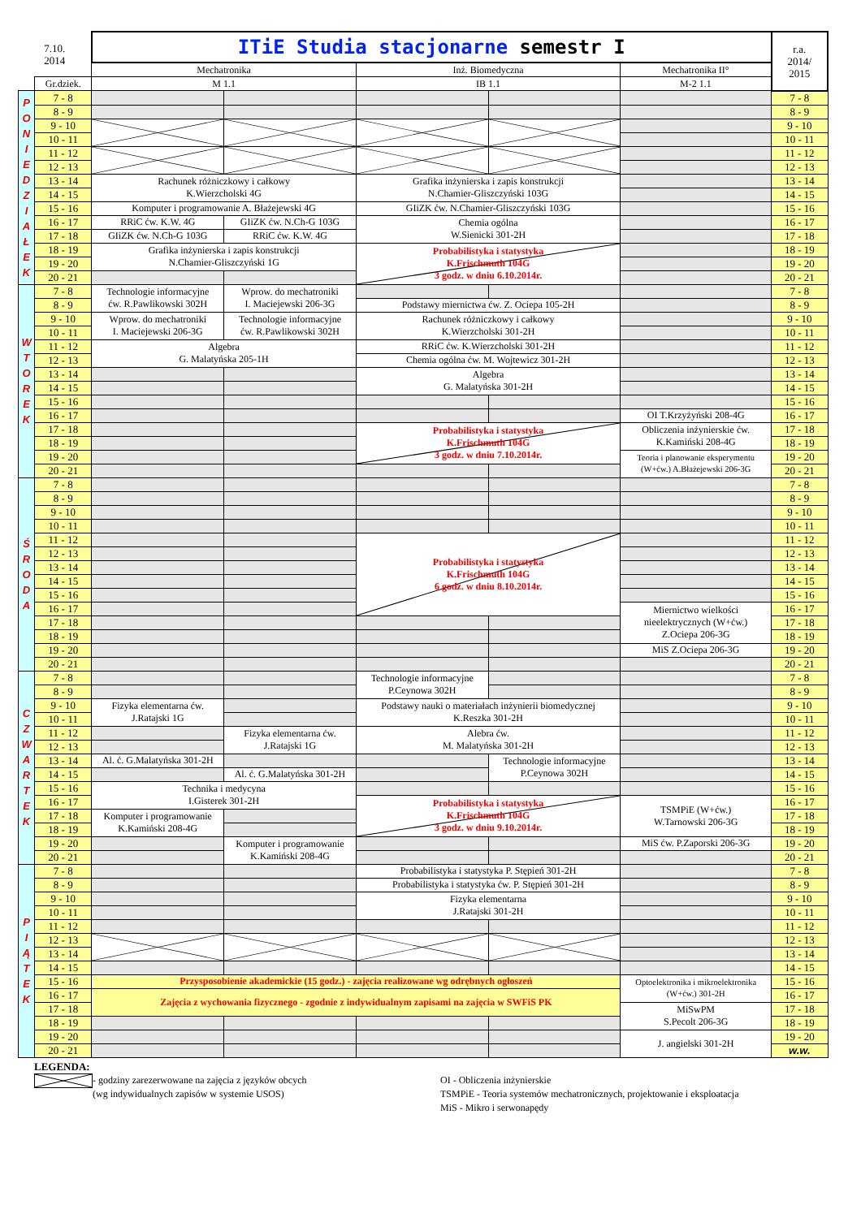| 7.10. 2014 | | ITiE Studia stacjonarne semestr I | | | | | r.a. 2014/ 2015 |
| | | Mechatronika | | Inż. Biomedyczna | | Mechatronika II° | |
| | Gr.dziek. | M 1.1 | | IB 1.1 | | M-2 1.1 | |
| P O N I E D Z I A Ł E K | 7 - 8 | | | | | | 7 - 8 |
| | 8 - 9 | | | | | | 8 - 9 |
| | 9 - 10 | | | | | | 9 - 10 |
| | 10 - 11 | | | | | | 10 - 11 |
| | 11 - 12 | | | | | | 11 - 12 |
| | 12 - 13 | | | | | | 12 - 13 |
| | 13 - 14 | Rachunek różniczkowy i całkowy K.Wierzcholski 4G | | Grafika inżynierska i zapis konstrukcji N.Chamier-Gliszczyński 103G | | | 13 - 14 |
| | 14 - 15 | | | | | | 14 - 15 |
| | 15 - 16 | Komputer i programowanie A. Błażejewski 4G | | GIiZK ćw. N.Chamier-Gliszczyński 103G | | | 15 - 16 |
| | 16 - 17 | RRiC ćw. K.W. 4G | GIiZK ćw. N.Ch-G 103G | Chemia ogólna W.Sienicki 301-2H | | | 16 - 17 |
| | 17 - 18 | GIiZK ćw. N.Ch-G 103G | RRiC ćw. K.W. 4G | | | | 17 - 18 |
| | 18 - 19 | Grafika inżynierska i zapis konstrukcji N.Chamier-Gliszczyński 1G | | Probabilistyka i statystyka K.Frischmuth 104G 3 godz. w dniu 6.10.2014r. | | | 18 - 19 |
| | 19 - 20 | | | | | | 19 - 20 |
| | 20 - 21 | | | | | | 20 - 21 |
| W T O R E K | 7 - 8 | Technologie informacyjne ćw. R.Pawlikowski 302H | Wprow. do mechatroniki I. Maciejewski 206-3G | | | | 7 - 8 |
| | 8 - 9 | | | Podstawy miernictwa ćw. Z. Ociepa 105-2H | | | 8 - 9 |
| | 9 - 10 | Wprow. do mechatroniki I. Maciejewski 206-3G | Technologie informacyjne ćw. R.Pawlikowski 302H | Rachunek różniczkowy i całkowy K.Wierzcholski 301-2H | | | 9 - 10 |
| | 10 - 11 | | | | | | 10 - 11 |
| | 11 - 12 | Algebra G. Malatyńska 205-1H | | RRiC ćw. K.Wierzcholski 301-2H | | | 11 - 12 |
| | 12 - 13 | | | Chemia ogólna ćw. M. Wojtewicz 301-2H | | | 12 - 13 |
| | 13 - 14 | | | Algebra G. Malatyńska 301-2H | | | 13 - 14 |
| | 14 - 15 | | | | | | 14 - 15 |
| | 15 - 16 | | | | | | 15 - 16 |
| | 16 - 17 | | | | | OI T.Krzyżyński 208-4G | 16 - 17 |
| | 17 - 18 | | | Probabilistyka i statystyka K.Frischmuth 104G 3 godz. w dniu 7.10.2014r. | | Obliczenia inżynierskie ćw. K.Kamiński 208-4G | 17 - 18 |
| | 18 - 19 | | | | | | 18 - 19 |
| | 19 - 20 | | | | | Teoria i planowanie eksperymentu (W+ćw.) A.Błażejewski 206-3G | 19 - 20 |
| | 20 - 21 | | | | | | 20 - 21 |
| Ś R O D A | 7 - 8 | | | | | | 7 - 8 |
| | 8 - 9 | | | | | | 8 - 9 |
| | 9 - 10 | | | | | | 9 - 10 |
| | 10 - 11 | | | | | | 10 - 11 |
| | 11 - 12 | | | Probabilistyka i statystyka K.Frischmuth 104G 6 godz. w dniu 8.10.2014r. | | | 11 - 12 |
| | 12 - 13 | | | | | | 12 - 13 |
| | 13 - 14 | | | | | | 13 - 14 |
| | 14 - 15 | | | | | | 14 - 15 |
| | 15 - 16 | | | | | | 15 - 16 |
| | 16 - 17 | | | | | Miernictwo wielkości nieelektrycznych (W+ćw.) Z.Ociepa 206-3G | 16 - 17 |
| | 17 - 18 | | | | | | 17 - 18 |
| | 18 - 19 | | | | | | 18 - 19 |
| | 19 - 20 | | | | | MiS Z.Ociepa 206-3G | 19 - 20 |
| | 20 - 21 | | | | | | 20 - 21 |
| C Z W A R T E K | 7 - 8 | | | Technologie informacyjne P.Ceynowa 302H | | | 7 - 8 |
| | 8 - 9 | | | | | | 8 - 9 |
| | 9 - 10 | Fizyka elementarna ćw. J.Ratajski 1G | | Podstawy nauki o materiałach inżynierii biomedycznej K.Reszka 301-2H | | | 9 - 10 |
| | 10 - 11 | | | | | | 10 - 11 |
| | 11 - 12 | | Fizyka elementarna ćw. J.Ratajski 1G | Alebra ćw. M. Malatyńska 301-2H | | | 11 - 12 |
| | 12 - 13 | | | | | | 12 - 13 |
| | 13 - 14 | Al. ć. G.Malatyńska 301-2H | | | Technologie informacyjne P.Ceynowa 302H | | 13 - 14 |
| | 14 - 15 | | Al. ć. G.Malatyńska 301-2H | | | | 14 - 15 |
| | 15 - 16 | Technika i medycyna I.Gisterek 301-2H | | | | | 15 - 16 |
| | 16 - 17 | | | Probabilistyka i statystyka K.Frischmuth 104G 3 godz. w dniu 9.10.2014r. | | TSMPiE (W+ćw.) W.Tarnowski 206-3G | 16 - 17 |
| | 17 - 18 | Komputer i programowanie K.Kamiński 208-4G | | | | | 17 - 18 |
| | 18 - 19 | | | | | | 18 - 19 |
| | 19 - 20 | | Komputer i programowanie K.Kamiński 208-4G | | | MiS ćw. P.Zaporski 206-3G | 19 - 20 |
| | 20 - 21 | | | | | | 20 - 21 |
| P I Ą T E K | 7 - 8 | | | Probabilistyka i statystyka P. Stępień 301-2H | | | 7 - 8 |
| | 8 - 9 | | | Probabilistyka i statystyka ćw. P. Stępień 301-2H | | | 8 - 9 |
| | 9 - 10 | | | Fizyka elementarna J.Ratajski 301-2H | | | 9 - 10 |
| | 10 - 11 | | | | | | 10 - 11 |
| | 11 - 12 | | | | | | 11 - 12 |
| | 12 - 13 | | | | | | 12 - 13 |
| | 13 - 14 | | | | | | 13 - 14 |
| | 14 - 15 | | | | | | 14 - 15 |
| | 15 - 16 | Przysposobienie akademickie (15 godz.) - zajęcia realizowane wg odrębnych ogłoszeń | | | | Optoelektronika i mikroelektronika (W+ćw.) 301-2H | 15 - 16 |
| | 16 - 17 | Zajęcia z wychowania fizycznego - zgodnie z indywidualnym zapisami na zajęcia w SWFiS PK | | | | | 16 - 17 |
| | 17 - 18 | | | | | MiSwPM S.Pecolt 206-3G | 17 - 18 |
| | 18 - 19 | | | | | | 18 - 19 |
| | 19 - 20 | | | | | J. angielski 301-2H | 19 - 20 |
| | 20 - 21 | | | | | | w.w. |
LEGENDA:
- godziny zarezerwowane na zajęcia z języków obcych
(wg indywidualnych zapisów w systemie USOS)
OI - Obliczenia inżynierskie
TSMPiE - Teoria systemów mechatronicznych, projektowanie i eksploatacja
MiS - Mikro i serwonapędy